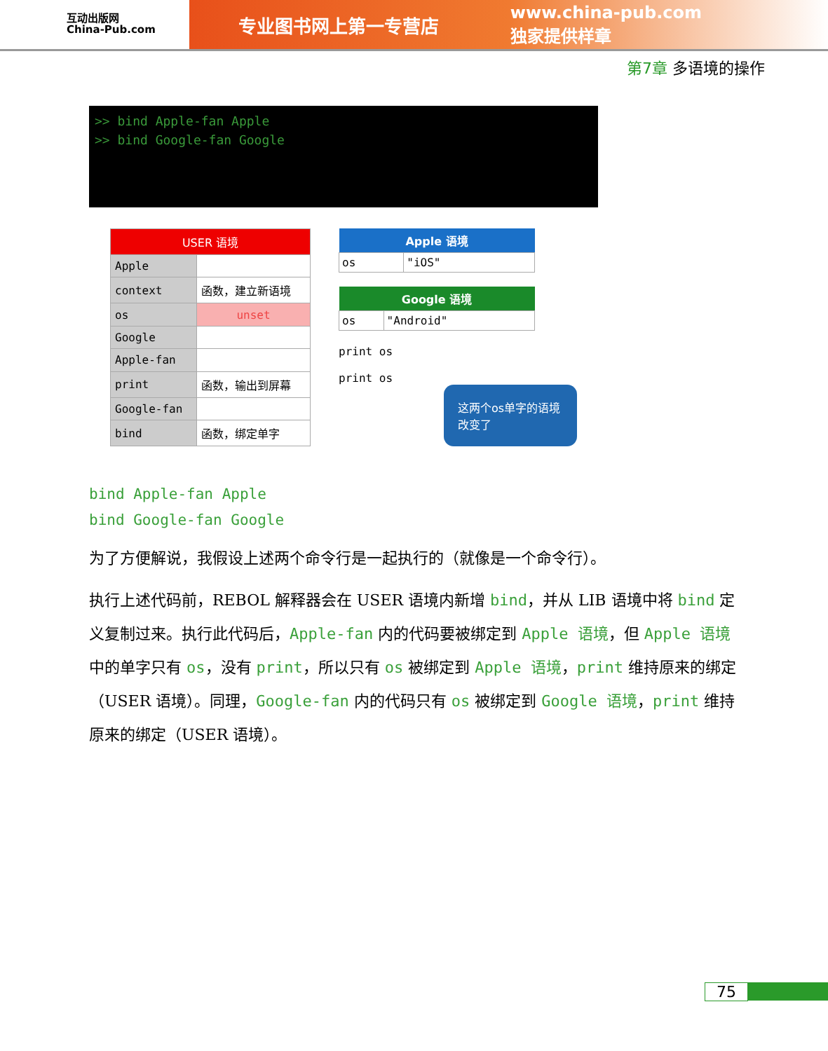互动出版网
China-Pub.com
专业图书网上第一专营店 www.china-pub.com
独家提供样章
第7章 多语境的操作
>> bind Apple-fan Apple
>> bind Google-fan Google
| USER 语境 | |
| Apple | |
| context | 函数，建立新语境 |
| os | unset |
| Google | |
| Apple-fan | |
| print | 函数，输出到屏幕 |
| Google-fan | |
| bind | 函数，绑定单字 |
| Apple 语境 | |
| --- | --- |
| os | "iOS" |
| Google 语境 | |
| --- | --- |
| os | "Android" |
print os
print os
这两个os单字的语境改变了
bind Apple-fan Apple
bind Google-fan Google
为了方便解说，我假设上述两个命令行是一起执行的（就像是一个命令行）。
执行上述代码前，REBOL 解释器会在 USER 语境内新增 bind，并从 LIB 语境中将 bind 定义复制过来。执行此代码后，Apple-fan 内的代码要被绑定到 Apple 语境，但 Apple 语境中的单字只有 os，没有 print，所以只有 os 被绑定到 Apple 语境，print 维持原来的绑定（USER 语境）。同理，Google-fan 内的代码只有 os 被绑定到 Google 语境，print 维持原来的绑定（USER 语境）。
75